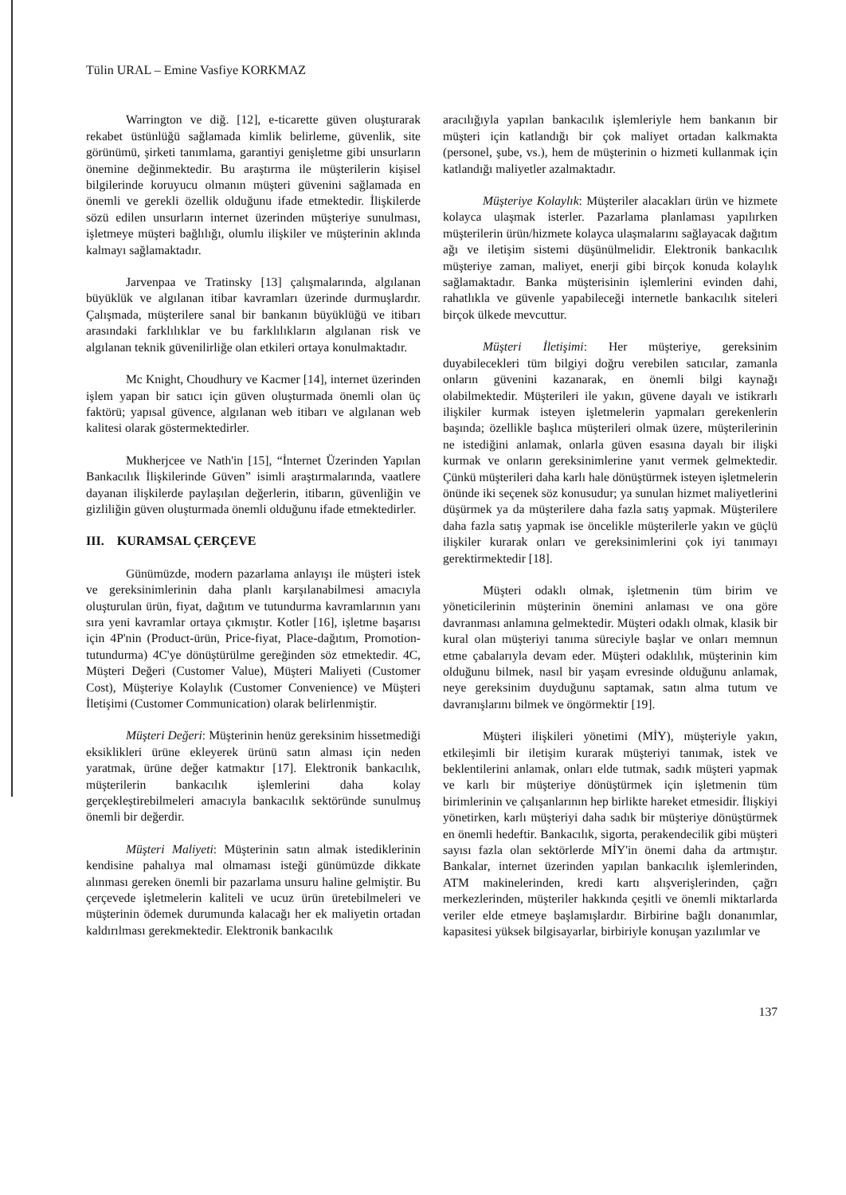Tülin URAL – Emine Vasfiye KORKMAZ
Warrington ve diğ. [12], e-ticarette güven oluşturarak rekabet üstünlüğü sağlamada kimlik belirleme, güvenlik, site görünümü, şirketi tanımlama, garantiyi genişletme gibi unsurların önemine değinmektedir. Bu araştırma ile müşterilerin kişisel bilgilerinde koruyucu olmanın müşteri güvenini sağlamada en önemli ve gerekli özellik olduğunu ifade etmektedir. İlişkilerde sözü edilen unsurların internet üzerinden müşteriye sunulması, işletmeye müşteri bağlılığı, olumlu ilişkiler ve müşterinin aklında kalmayı sağlamaktadır.
Jarvenpaa ve Tratinsky [13] çalışmalarında, algılanan büyüklük ve algılanan itibar kavramları üzerinde durmuşlardır. Çalışmada, müşterilere sanal bir bankanın büyüklüğü ve itibarı arasındaki farklılıklar ve bu farklılıkların algılanan risk ve algılanan teknik güvenilirliğe olan etkileri ortaya konulmaktadır.
Mc Knight, Choudhury ve Kacmer [14], internet üzerinden işlem yapan bir satıcı için güven oluşturmada önemli olan üç faktörü; yapısal güvence, algılanan web itibarı ve algılanan web kalitesi olarak göstermektedirler.
Mukherjcee ve Nath'in [15], “İnternet Üzerinden Yapılan Bankacılık İlişkilerinde Güven” isimli araştırmalarında, vaatlere dayanan ilişkilerde paylaşılan değerlerin, itibarın, güvenliğin ve gizliliğin güven oluşturmada önemli olduğunu ifade etmektedirler.
III. KURAMSAL ÇERÇEVE
Günümüzde, modern pazarlama anlayışı ile müşteri istek ve gereksinimlerinin daha planlı karşılanabilmesi amacıyla oluşturulan ürün, fiyat, dağıtım ve tutundurma kavramlarının yanı sıra yeni kavramlar ortaya çıkmıştır. Kotler [16], işletme başarısı için 4P'nin (Product-ürün, Price-fiyat, Place-dağıtım, Promotion-tutundurma) 4C'ye dönüştürülme gereğinden söz etmektedir. 4C, Müşteri Değeri (Customer Value), Müşteri Maliyeti (Customer Cost), Müşteriye Kolaylık (Customer Convenience) ve Müşteri İletişimi (Customer Communication) olarak belirlenmiştir.
Müşteri Değeri: Müşterinin henüz gereksinim hissetmediği eksiklikleri ürüne ekleyerek ürünü satın alması için neden yaratmak, ürüne değer katmaktır [17]. Elektronik bankacılık, müşterilerin bankacılık işlemlerini daha kolay gerçekleştirebilmeleri amacıyla bankacılık sektöründe sunulmuş önemli bir değerdir.
Müşteri Maliyeti: Müşterinin satın almak istediklerinin kendisine pahalıya mal olmaması isteği günümüzde dikkate alınması gereken önemli bir pazarlama unsuru haline gelmiştir. Bu çerçevede işletmelerin kaliteli ve ucuz ürün üretebilmeleri ve müşterinin ödemek durumunda kalacağı her ek maliyetin ortadan kaldırılması gerekmektedir. Elektronik bankacılık
aracılığıyla yapılan bankacılık işlemleriyle hem bankanın bir müşteri için katlandığı bir çok maliyet ortadan kalkmakta (personel, şube, vs.), hem de müşterinin o hizmeti kullanmak için katlandığı maliyetler azalmaktadır.
Müşteriye Kolaylık: Müşteriler alacakları ürün ve hizmete kolayca ulaşmak isterler. Pazarlama planlaması yapılırken müşterilerin ürün/hizmete kolayca ulaşmalarını sağlayacak dağıtım ağı ve iletişim sistemi düşünülmelidir. Elektronik bankacılık müşteriye zaman, maliyet, enerji gibi birçok konuda kolaylık sağlamaktadır. Banka müşterisinin işlemlerini evinden dahi, rahatlıkla ve güvenle yapabileceği internetle bankacılık siteleri birçok ülkede mevcuttur.
Müşteri İletişimi: Her müşteriye, gereksinim duyabilecekleri tüm bilgiyi doğru verebilen satıcılar, zamanla onların güvenini kazanarak, en önemli bilgi kaynağı olabilmektedir. Müşterileri ile yakın, güvene dayalı ve istikrarlı ilişkiler kurmak isteyen işletmelerin yapmaları gerekenlerin başında; özellikle başlıca müşterileri olmak üzere, müşterilerinin ne istediğini anlamak, onlarla güven esasına dayalı bir ilişki kurmak ve onların gereksinimlerine yanıt vermek gelmektedir. Çünkü müşterileri daha karlı hale dönüştürmek isteyen işletmelerin önünde iki seçenek söz konusudur; ya sunulan hizmet maliyetlerini düşürmek ya da müşterilere daha fazla satış yapmak. Müşterilere daha fazla satış yapmak ise öncelikle müşterilerle yakın ve güçlü ilişkiler kurarak onları ve gereksinimlerini çok iyi tanımayı gerektirmektedir [18].
Müşteri odaklı olmak, işletmenin tüm birim ve yöneticilerinin müşterinin önemini anlaması ve ona göre davranması anlamına gelmektedir. Müşteri odaklı olmak, klasik bir kural olan müşteriyi tanıma süreciyle başlar ve onları memnun etme çabalarıyla devam eder. Müşteri odaklılık, müşterinin kim olduğunu bilmek, nasıl bir yaşam evresinde olduğunu anlamak, neye gereksinim duyduğunu saptamak, satın alma tutum ve davranışlarını bilmek ve öngörmektir [19].
Müşteri ilişkileri yönetimi (MİY), müşteriyle yakın, etkileşimli bir iletişim kurarak müşteriyi tanımak, istek ve beklentilerini anlamak, onları elde tutmak, sadık müşteri yapmak ve karlı bir müşteriye dönüştürmek için işletmenin tüm birimlerinin ve çalışanlarının hep birlikte hareket etmesidir. İlişkiyi yönetirken, karlı müşteriyi daha sadık bir müşteriye dönüştürmek en önemli hedeftir. Bankacılık, sigorta, perakendecilik gibi müşteri sayısı fazla olan sektörlerde MİY'in önemi daha da artmıştır. Bankalar, internet üzerinden yapılan bankacılık işlemlerinden, ATM makinelerinden, kredi kartı alışverişlerinden, çağrı merkezlerinden, müşteriler hakkında çeşitli ve önemli miktarlarda veriler elde etmeye başlamışlardır. Birbirine bağlı donanımlar, kapasitesi yüksek bilgisayarlar, birbiriyle konuşan yazılımlar ve
137